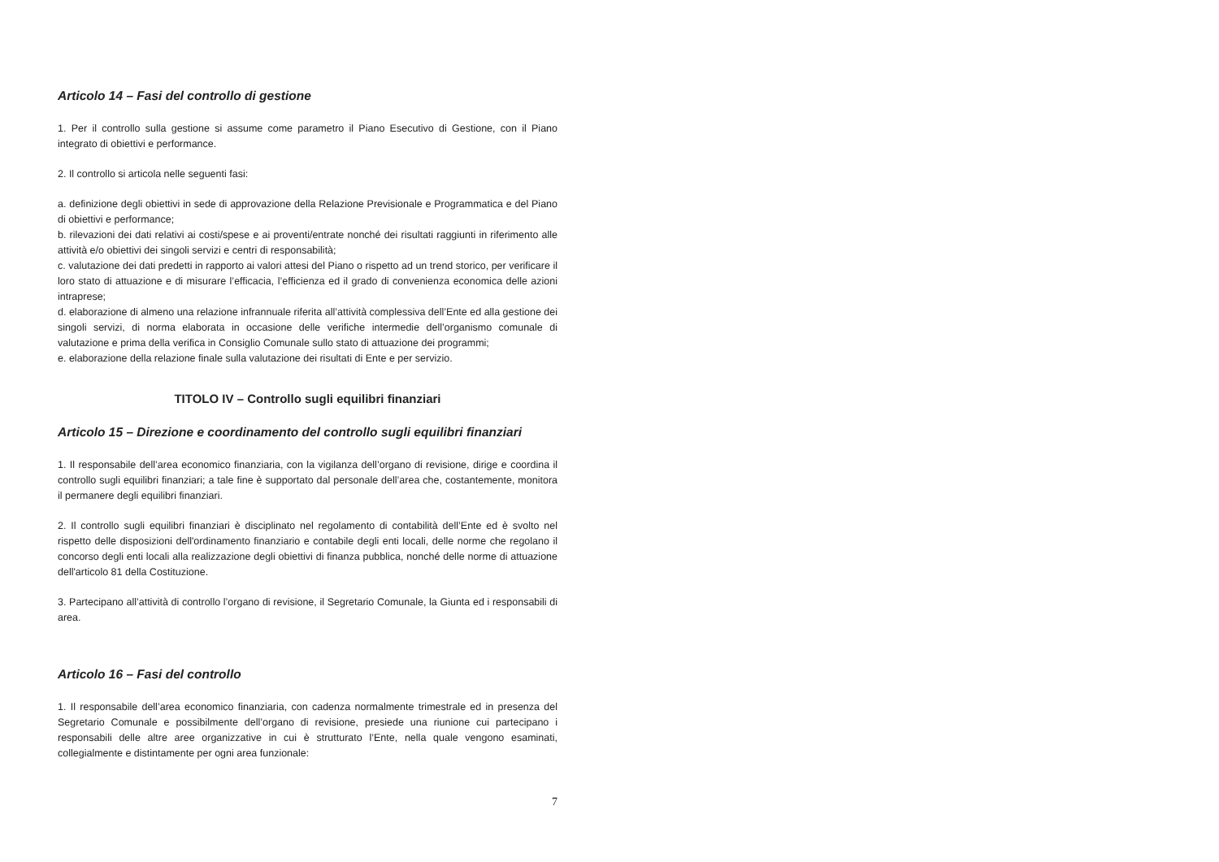Articolo 14 – Fasi del controllo di gestione
1. Per il controllo sulla gestione si assume come parametro il Piano Esecutivo di Gestione, con il Piano integrato di obiettivi e performance.
2. Il controllo si articola nelle seguenti fasi:
a. definizione degli obiettivi in sede di approvazione della Relazione Previsionale e Programmatica e del Piano di obiettivi e performance;
b. rilevazioni dei dati relativi ai costi/spese e ai proventi/entrate nonché dei risultati raggiunti in riferimento alle attività e/o obiettivi dei singoli servizi e centri di responsabilità;
c. valutazione dei dati predetti in rapporto ai valori attesi del Piano o rispetto ad un trend storico, per verificare il loro stato di attuazione e di misurare l’efficacia, l’efficienza ed il grado di convenienza economica delle azioni intraprese;
d. elaborazione di almeno una relazione infrannuale riferita all’attività complessiva dell’Ente ed alla gestione dei singoli servizi, di norma elaborata in occasione delle verifiche intermedie dell’organismo comunale di valutazione e prima della verifica in Consiglio Comunale sullo stato di attuazione dei programmi;
e. elaborazione della relazione finale sulla valutazione dei risultati di Ente e per servizio.
TITOLO IV – Controllo sugli equilibri finanziari
Articolo 15 – Direzione e coordinamento del controllo sugli equilibri finanziari
1. Il responsabile dell’area economico finanziaria, con la vigilanza dell’organo di revisione, dirige e coordina il controllo sugli equilibri finanziari; a tale fine è supportato dal personale dell’area che, costantemente, monitora il permanere degli equilibri finanziari.
2. Il controllo sugli equilibri finanziari è disciplinato nel regolamento di contabilità dell’Ente ed è svolto nel rispetto delle disposizioni dell'ordinamento finanziario e contabile degli enti locali, delle norme che regolano il concorso degli enti locali alla realizzazione degli obiettivi di finanza pubblica, nonché delle norme di attuazione dell'articolo 81 della Costituzione.
3. Partecipano all’attività di controllo l’organo di revisione, il Segretario Comunale, la Giunta ed i responsabili di area.
Articolo 16 – Fasi del controllo
1. Il responsabile dell’area economico finanziaria, con cadenza normalmente trimestrale ed in presenza del Segretario Comunale e possibilmente dell’organo di revisione, presiede una riunione cui partecipano i responsabili delle altre aree organizzative in cui è strutturato l’Ente, nella quale vengono esaminati, collegialmente e distintamente per ogni area funzionale:
7